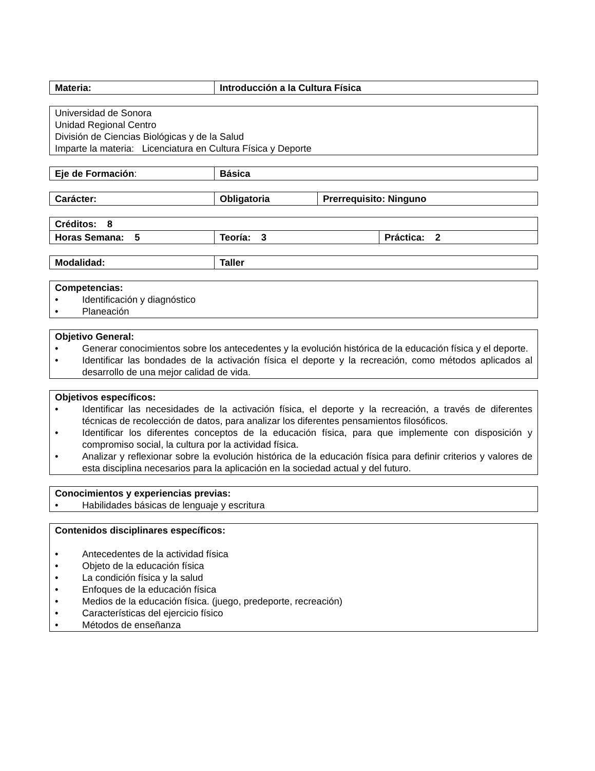| Materia: | Introducción a la Cultura Física |
| Universidad de Sonora Unidad Regional Centro División de Ciencias Biológicas y de la Salud Imparte la materia: Licenciatura en Cultura Física y Deporte |
| Eje de Formación : | Básica |
| Carácter: | Obligatoria | Prerrequisito: Ninguno |
| Créditos: 8 | | |
| Horas Semana: 5 | Teoría: 3 | Práctica: 2 |
| Modalidad: | Taller |
| Competencias: • Identificación y diagnóstico • Planeación |
| Objetivo General: • Generar conocimientos sobre los antecedentes y la evolución histórica de la educación física y el deporte. • Identificar las bondades de la activación física el deporte y la recreación, como métodos aplicados al desarrollo de una mejor calidad de vida. |
| Objetivos específicos: • Identificar las necesidades de la activación física, el deporte y la recreación, a través de diferentes técnicas de recolección de datos, para analizar los diferentes pensamientos filosóficos. • Identificar los diferentes conceptos de la educación física, para que implemente con disposición y compromiso social, la cultura por la actividad física. • Analizar y reflexionar sobre la evolución histórica de la educación física para definir criterios y valores de esta disciplina necesarios para la aplicación en la sociedad actual y del futuro. |
| Conocimientos y experiencias previas: • Habilidades básicas de lenguaje y escritura |
| Contenidos disciplinares específicos: • Antecedentes de la actividad física • Objeto de la educación física • La condición física y la salud • Enfoques de la educación física • Medios de la educación física. (juego, predeporte, recreación) • Características del ejercicio físico • Métodos de enseñanza |